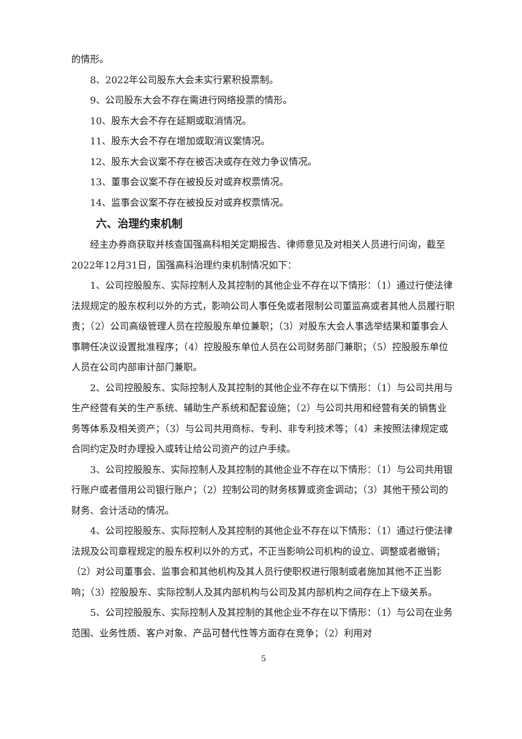的情形。
8、2022年公司股东大会未实行累积投票制。
9、公司股东大会不存在需进行网络投票的情形。
10、股东大会不存在延期或取消情况。
11、股东大会不存在增加或取消议案情况。
12、股东大会议案不存在被否决或存在效力争议情况。
13、董事会议案不存在被投反对或弃权票情况。
14、监事会议案不存在被投反对或弃权票情况。
六、治理约束机制
经主办券商获取并核查国强高科相关定期报告、律师意见及对相关人员进行问询，截至2022年12月31日，国强高科治理约束机制情况如下：
1、公司控股股东、实际控制人及其控制的其他企业不存在以下情形：（1）通过行使法律法规规定的股东权利以外的方式，影响公司人事任免或者限制公司董监高或者其他人员履行职责；（2）公司高级管理人员在控股股东单位兼职；（3）对股东大会人事选举结果和董事会人事聘任决议设置批准程序；（4）控股股东单位人员在公司财务部门兼职；（5）控股股东单位人员在公司内部审计部门兼职。
2、公司控股股东、实际控制人及其控制的其他企业不存在以下情形：（1）与公司共用与生产经营有关的生产系统、辅助生产系统和配套设施；（2）与公司共用和经营有关的销售业务等体系及相关资产；（3）与公司共用商标、专利、非专利技术等；（4）未按照法律规定或合同约定及时办理投入或转让给公司资产的过户手续。
3、公司控股股东、实际控制人及其控制的其他企业不存在以下情形：（1）与公司共用银行账户或者借用公司银行账户；（2）控制公司的财务核算或资金调动；（3）其他干预公司的财务、会计活动的情况。
4、公司控股股东、实际控制人及其控制的其他企业不存在以下情形：（1）通过行使法律法规及公司章程规定的股东权利以外的方式，不正当影响公司机构的设立、调整或者撤销；（2）对公司董事会、监事会和其他机构及其人员行使职权进行限制或者施加其他不正当影响；（3）控股股东、实际控制人及其内部机构与公司及其内部机构之间存在上下级关系。
5、公司控股股东、实际控制人及其控制的其他企业不存在以下情形：（1）与公司在业务范围、业务性质、客户对象、产品可替代性等方面存在竞争；（2）利用对
5